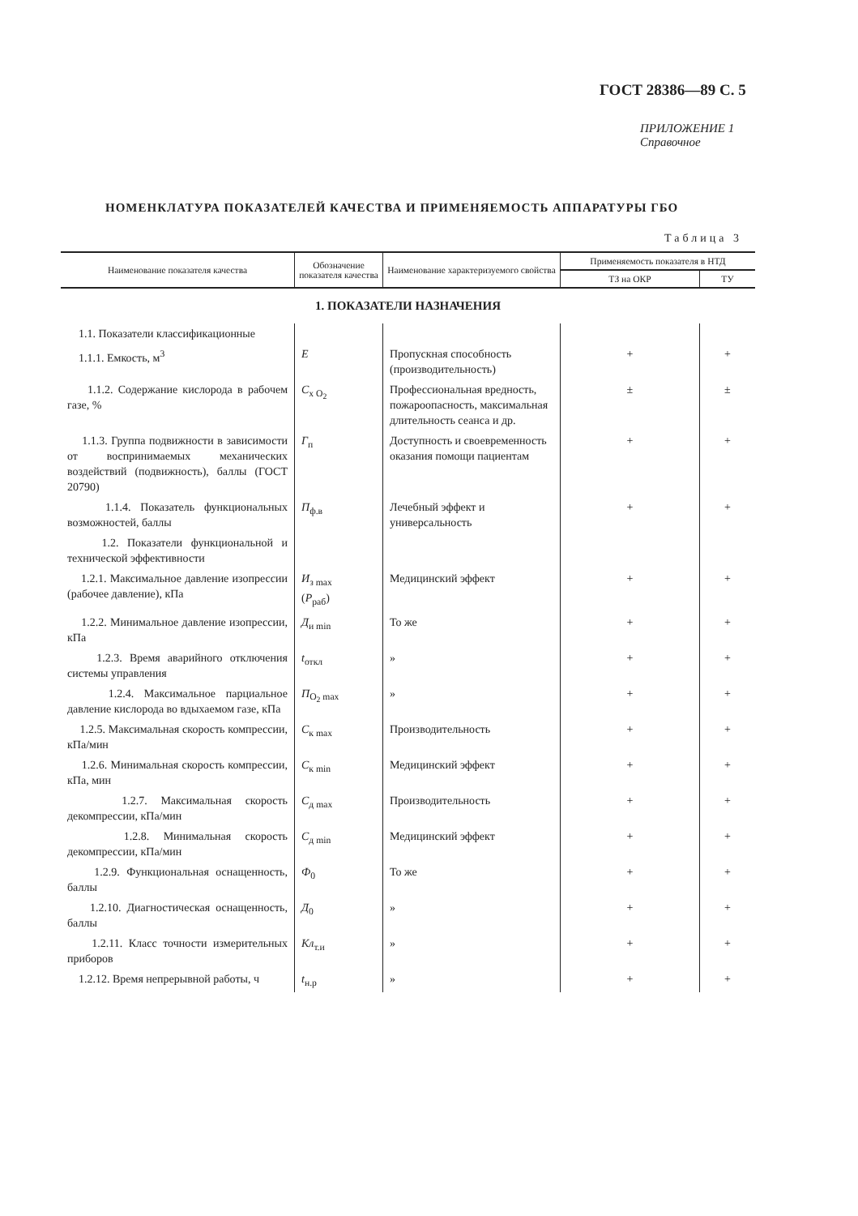ГОСТ 28386—89 С. 5
ПРИЛОЖЕНИЕ 1
Справочное
НОМЕНКЛАТУРА ПОКАЗАТЕЛЕЙ КАЧЕСТВА И ПРИМЕНЯЕМОСТЬ АППАРАТУРЫ ГБО
Таблица 3
| Наименование показателя качества | Обозначение показателя качества | Наименование характеризуемого свойства | Применяемость показателя в НТД | |
| --- | --- | --- | --- | --- |
| | | | ТЗ на ОКР | ТУ |
| 1. ПОКАЗАТЕЛИ НАЗНАЧЕНИЯ | | | | |
| 1.1. Показатели классификационные | | | | |
| 1.1.1. Емкость, м<sup>3</sup> | E | Пропускная способность (производительность) | + | + |
| 1.1.2. Содержание кислорода в рабочем газе, % | C<sub>x O<sub>2</sub></sub> | Профессиональная вредность, пожароопасность, максимальная длительность сеанса и др. | ± | ± |
| 1.1.3. Группа подвижности в зависимости от воспринимаемых механических воздействий (подвижность), баллы (ГОСТ 20790) | Г<sub>п</sub> | Доступность и своевременность оказания помощи пациентам | + | + |
| 1.1.4. Показатель функциональных возможностей, баллы | П<sub>ф.в</sub> | Лечебный эффект и универсальность | + | + |
| 1.2. Показатели функциональной и технической эффективности | | | | |
| 1.2.1. Максимальное давление изопрессии (рабочее давление), кПа | И<sub>з max</sub> ( P<sub>раб</sub>) | Медицинский эффект | + | + |
| 1.2.2. Минимальное давление изопрессии, кПа | Д<sub>и min</sub> | То же | + | + |
| 1.2.3. Время аварийного отключения системы управления | t<sub>откл</sub> | » | + | + |
| 1.2.4. Максимальное парциальное давление кислорода во вдыхаемом газе, кПа | П<sub>O<sub>2</sub> max</sub> | » | + | + |
| 1.2.5. Максимальная скорость компрессии, кПа/мин | C<sub>к max</sub> | Производительность | + | + |
| 1.2.6. Минимальная скорость компрессии, кПа, мин | C<sub>к min</sub> | Медицинский эффект | + | + |
| 1.2.7. Максимальная скорость декомпрессии, кПа/мин | C<sub>д max</sub> | Производительность | + | + |
| 1.2.8. Минимальная скорость декомпрессии, кПа/мин | C<sub>д min</sub> | Медицинский эффект | + | + |
| 1.2.9. Функциональная оснащенность, баллы | Ф<sub>0</sub> | То же | + | + |
| 1.2.10. Диагностическая оснащенность, баллы | Д<sub>0</sub> | » | + | + |
| 1.2.11. Класс точности измерительных приборов | Кл<sub>т.и</sub> | » | + | + |
| 1.2.12. Время непрерывной работы, ч | t<sub>н.р</sub> | » | + | + |